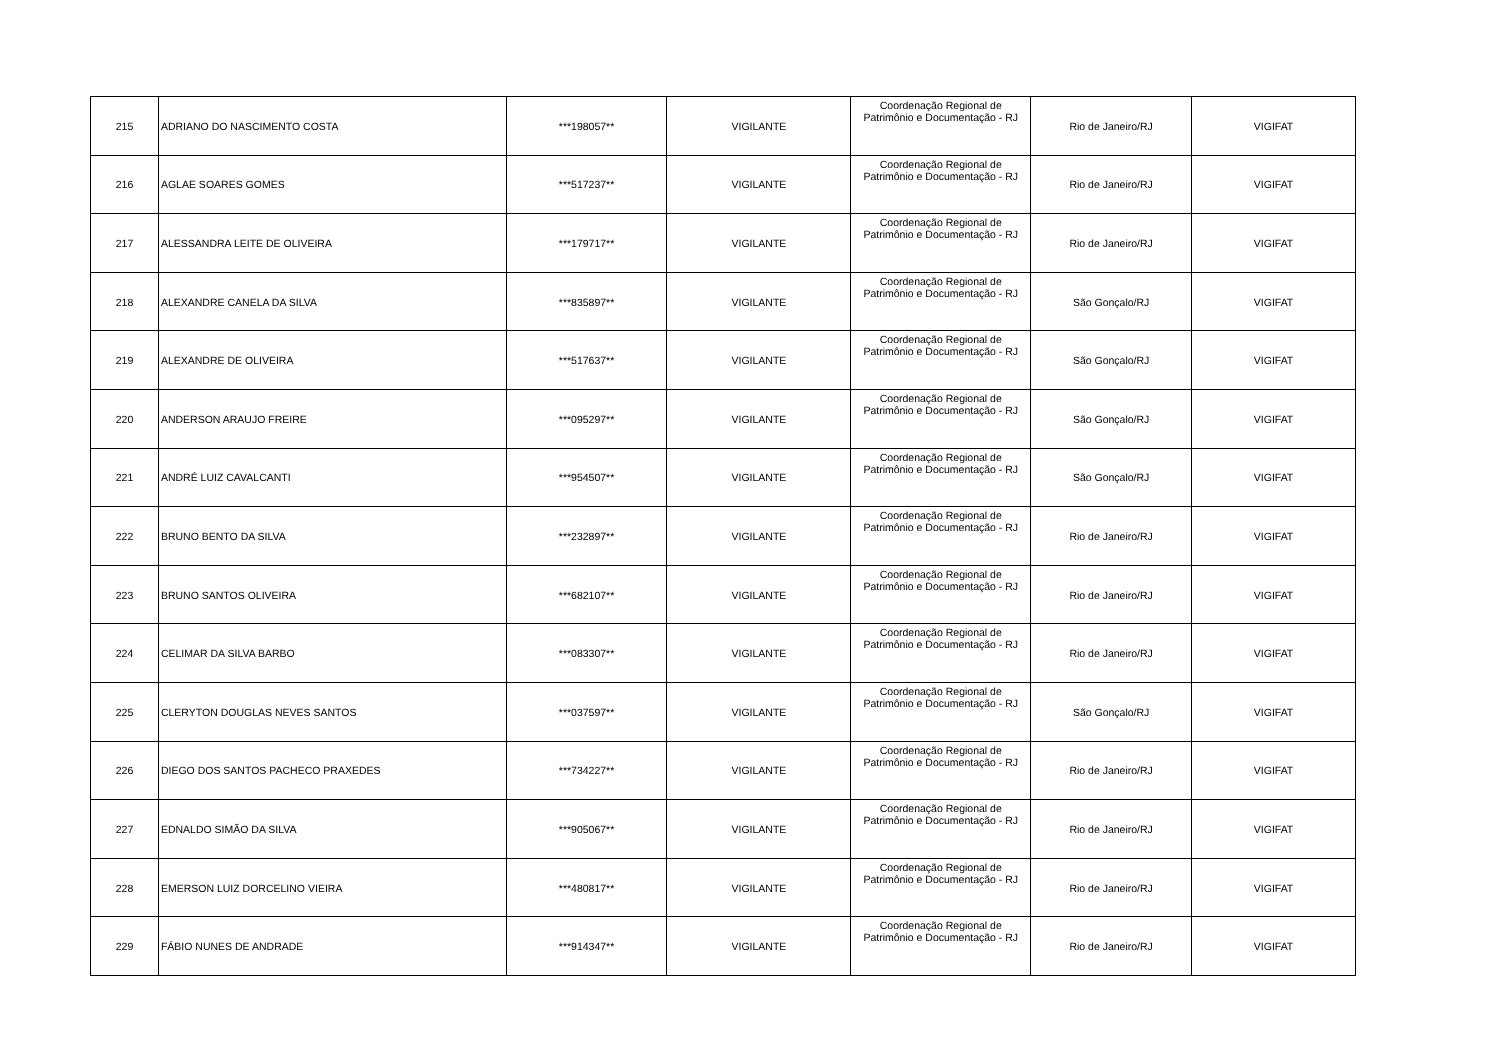| 215 | ADRIANO DO NASCIMENTO COSTA | ***198057** | VIGILANTE | Coordenação Regional de Patrimônio e Documentação - RJ | Rio de Janeiro/RJ | VIGIFAT |
| 216 | AGLAE SOARES GOMES | ***517237** | VIGILANTE | Coordenação Regional de Patrimônio e Documentação - RJ | Rio de Janeiro/RJ | VIGIFAT |
| 217 | ALESSANDRA LEITE DE OLIVEIRA | ***179717** | VIGILANTE | Coordenação Regional de Patrimônio e Documentação - RJ | Rio de Janeiro/RJ | VIGIFAT |
| 218 | ALEXANDRE CANELA DA SILVA | ***835897** | VIGILANTE | Coordenação Regional de Patrimônio e Documentação - RJ | São Gonçalo/RJ | VIGIFAT |
| 219 | ALEXANDRE DE OLIVEIRA | ***517637** | VIGILANTE | Coordenação Regional de Patrimônio e Documentação - RJ | São Gonçalo/RJ | VIGIFAT |
| 220 | ANDERSON ARAUJO FREIRE | ***095297** | VIGILANTE | Coordenação Regional de Patrimônio e Documentação - RJ | São Gonçalo/RJ | VIGIFAT |
| 221 | ANDRÉ LUIZ CAVALCANTI | ***954507** | VIGILANTE | Coordenação Regional de Patrimônio e Documentação - RJ | São Gonçalo/RJ | VIGIFAT |
| 222 | BRUNO BENTO DA SILVA | ***232897** | VIGILANTE | Coordenação Regional de Patrimônio e Documentação - RJ | Rio de Janeiro/RJ | VIGIFAT |
| 223 | BRUNO SANTOS OLIVEIRA | ***682107** | VIGILANTE | Coordenação Regional de Patrimônio e Documentação - RJ | Rio de Janeiro/RJ | VIGIFAT |
| 224 | CELIMAR DA SILVA BARBO | ***083307** | VIGILANTE | Coordenação Regional de Patrimônio e Documentação - RJ | Rio de Janeiro/RJ | VIGIFAT |
| 225 | CLERYTON DOUGLAS NEVES SANTOS | ***037597** | VIGILANTE | Coordenação Regional de Patrimônio e Documentação - RJ | São Gonçalo/RJ | VIGIFAT |
| 226 | DIEGO DOS SANTOS PACHECO PRAXEDES | ***734227** | VIGILANTE | Coordenação Regional de Patrimônio e Documentação - RJ | Rio de Janeiro/RJ | VIGIFAT |
| 227 | EDNALDO SIMÃO DA SILVA | ***905067** | VIGILANTE | Coordenação Regional de Patrimônio e Documentação - RJ | Rio de Janeiro/RJ | VIGIFAT |
| 228 | EMERSON LUIZ DORCELINO VIEIRA | ***480817** | VIGILANTE | Coordenação Regional de Patrimônio e Documentação - RJ | Rio de Janeiro/RJ | VIGIFAT |
| 229 | FÁBIO NUNES DE ANDRADE | ***914347** | VIGILANTE | Coordenação Regional de Patrimônio e Documentação - RJ | Rio de Janeiro/RJ | VIGIFAT |